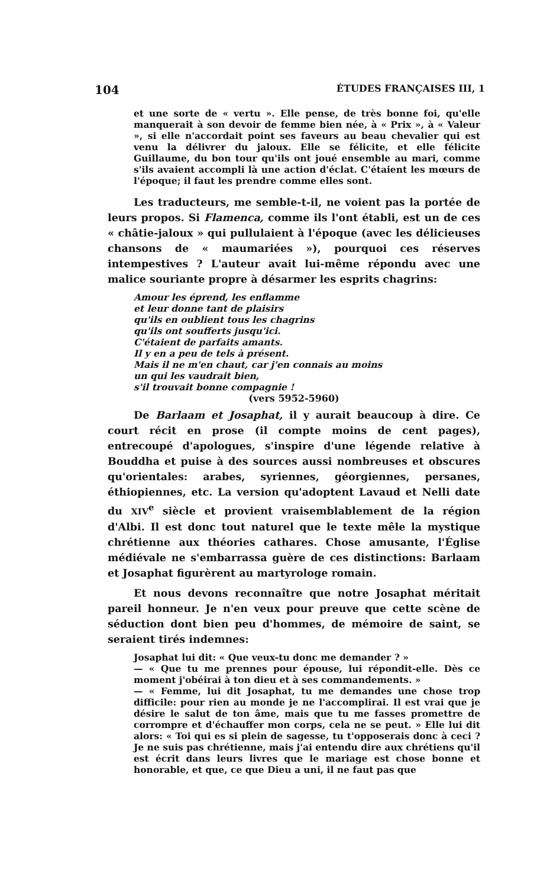104 ÉTUDES FRANÇAISES III, 1
et une sorte de « vertu ». Elle pense, de très bonne foi, qu'elle manquerait à son devoir de femme bien née, à « Prix », à « Valeur », si elle n'accordait point ses faveurs au beau chevalier qui est venu la délivrer du jaloux. Elle se félicite, et elle félicite Guillaume, du bon tour qu'ils ont joué ensemble au mari, comme s'ils avaient accompli là une action d'éclat. C'étaient les mœurs de l'époque; il faut les prendre comme elles sont.
Les traducteurs, me semble-t-il, ne voient pas la portée de leurs propos. Si Flamenca, comme ils l'ont établi, est un de ces « châtie-jaloux » qui pullulaient à l'époque (avec les délicieuses chansons de « maumariées »), pourquoi ces réserves intempestives ? L'auteur avait lui-même répondu avec une malice souriante propre à désarmer les esprits chagrins:
Amour les éprend, les enflamme
et leur donne tant de plaisirs
qu'ils en oublient tous les chagrins
qu'ils ont soufferts jusqu'ici.
C'étaient de parfaits amants.
Il y en a peu de tels à présent.
Mais il ne m'en chaut, car j'en connais au moins
un qui les vaudrait bien,
s'il trouvait bonne compagnie !
(vers 5952-5960)
De Barlaam et Josaphat, il y aurait beaucoup à dire. Ce court récit en prose (il compte moins de cent pages), entrecoupé d'apologues, s'inspire d'une légende relative à Bouddha et puise à des sources aussi nombreuses et obscures qu'orientales: arabes, syriennes, géorgiennes, persanes, éthiopiennes, etc. La version qu'adoptent Lavaud et Nelli date du XIV<sup>e</sup> siècle et provient vraisemblablement de la région d'Albi. Il est donc tout naturel que le texte mêle la mystique chrétienne aux théories cathares. Chose amusante, l'Église médiévale ne s'embarrassa guère de ces distinctions: Barlaam et Josaphat figurèrent au martyrologe romain.
Et nous devons reconnaître que notre Josaphat méritait pareil honneur. Je n'en veux pour preuve que cette scène de séduction dont bien peu d'hommes, de mémoire de saint, se seraient tirés indemnes:
Josaphat lui dit: « Que veux-tu donc me demander ? »
— « Que tu me prennes pour épouse, lui répondit-elle. Dès ce moment j'obéirai à ton dieu et à ses commandements. »
— « Femme, lui dit Josaphat, tu me demandes une chose trop difficile: pour rien au monde je ne l'accomplirai. Il est vrai que je désire le salut de ton âme, mais que tu me fasses promettre de corrompre et d'échauffer mon corps, cela ne se peut. » Elle lui dit alors: « Toi qui es si plein de sagesse, tu t'opposerais donc à ceci ? Je ne suis pas chrétienne, mais j'ai entendu dire aux chrétiens qu'il est écrit dans leurs livres que le mariage est chose bonne et honorable, et que, ce que Dieu a uni, il ne faut pas que